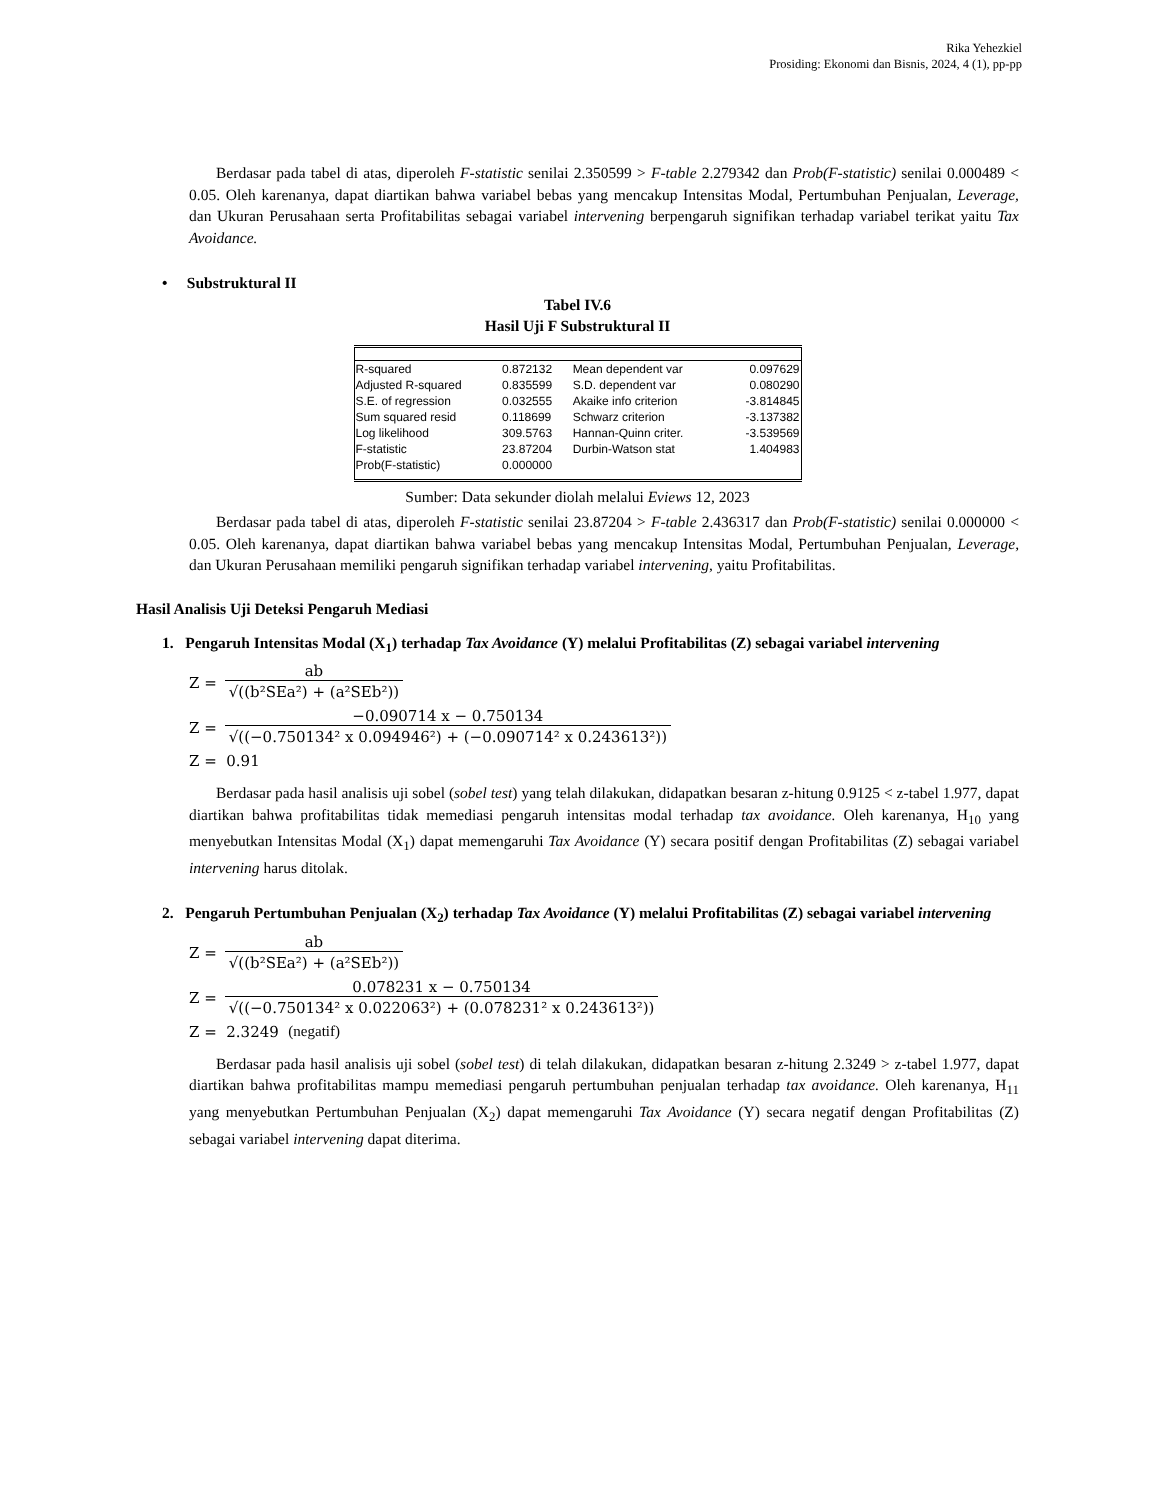Rika Yehezkiel
Prosiding: Ekonomi dan Bisnis, 2024, 4 (1), pp-pp
Berdasar pada tabel di atas, diperoleh F-statistic senilai 2.350599 > F-table 2.279342 dan Prob(F-statistic) senilai 0.000489 < 0.05. Oleh karenanya, dapat diartikan bahwa variabel bebas yang mencakup Intensitas Modal, Pertumbuhan Penjualan, Leverage, dan Ukuran Perusahaan serta Profitabilitas sebagai variabel intervening berpengaruh signifikan terhadap variabel terikat yaitu Tax Avoidance.
• Substruktural II
Tabel IV.6
Hasil Uji F Substruktural II
| R-squared | 0.872132 | Mean dependent var | 0.097629 |
| Adjusted R-squared | 0.835599 | S.D. dependent var | 0.080290 |
| S.E. of regression | 0.032555 | Akaike info criterion | -3.814845 |
| Sum squared resid | 0.118699 | Schwarz criterion | -3.137382 |
| Log likelihood | 309.5763 | Hannan-Quinn criter. | -3.539569 |
| F-statistic | 23.87204 | Durbin-Watson stat | 1.404983 |
| Prob(F-statistic) | 0.000000 | | |
Sumber: Data sekunder diolah melalui Eviews 12, 2023
Berdasar pada tabel di atas, diperoleh F-statistic senilai 23.87204 > F-table 2.436317 dan Prob(F-statistic) senilai 0.000000 < 0.05. Oleh karenanya, dapat diartikan bahwa variabel bebas yang mencakup Intensitas Modal, Pertumbuhan Penjualan, Leverage, dan Ukuran Perusahaan memiliki pengaruh signifikan terhadap variabel intervening, yaitu Profitabilitas.
Hasil Analisis Uji Deteksi Pengaruh Mediasi
1. Pengaruh Intensitas Modal (X<sub>1</sub>) terhadap Tax Avoidance (Y) melalui Profitabilitas (Z) sebagai variabel intervening
Z =
ab
√((b²SEa²) + (a²SEb²))
Z =
−0.090714 x − 0.750134
√((−0.750134² x 0.094946²) + (−0.090714² x 0.243613²))
Z = 0.91
Berdasar pada hasil analisis uji sobel (sobel test) yang telah dilakukan, didapatkan besaran z-hitung 0.9125 < z-tabel 1.977, dapat diartikan bahwa profitabilitas tidak memediasi pengaruh intensitas modal terhadap tax avoidance. Oleh karenanya, H<sub>10</sub> yang menyebutkan Intensitas Modal (X<sub>1</sub>) dapat memengaruhi Tax Avoidance (Y) secara positif dengan Profitabilitas (Z) sebagai variabel intervening harus ditolak.
2. Pengaruh Pertumbuhan Penjualan (X<sub>2</sub>) terhadap Tax Avoidance (Y) melalui Profitabilitas (Z) sebagai variabel intervening
Z =
ab
√((b²SEa²) + (a²SEb²))
Z =
0.078231 x − 0.750134
√((−0.750134² x 0.022063²) + (0.078231² x 0.243613²))
Z = 2.3249 (negatif)
Berdasar pada hasil analisis uji sobel (sobel test) di telah dilakukan, didapatkan besaran z-hitung 2.3249 > z-tabel 1.977, dapat diartikan bahwa profitabilitas mampu memediasi pengaruh pertumbuhan penjualan terhadap tax avoidance. Oleh karenanya, H<sub>11</sub> yang menyebutkan Pertumbuhan Penjualan (X<sub>2</sub>) dapat memengaruhi Tax Avoidance (Y) secara negatif dengan Profitabilitas (Z) sebagai variabel intervening dapat diterima.